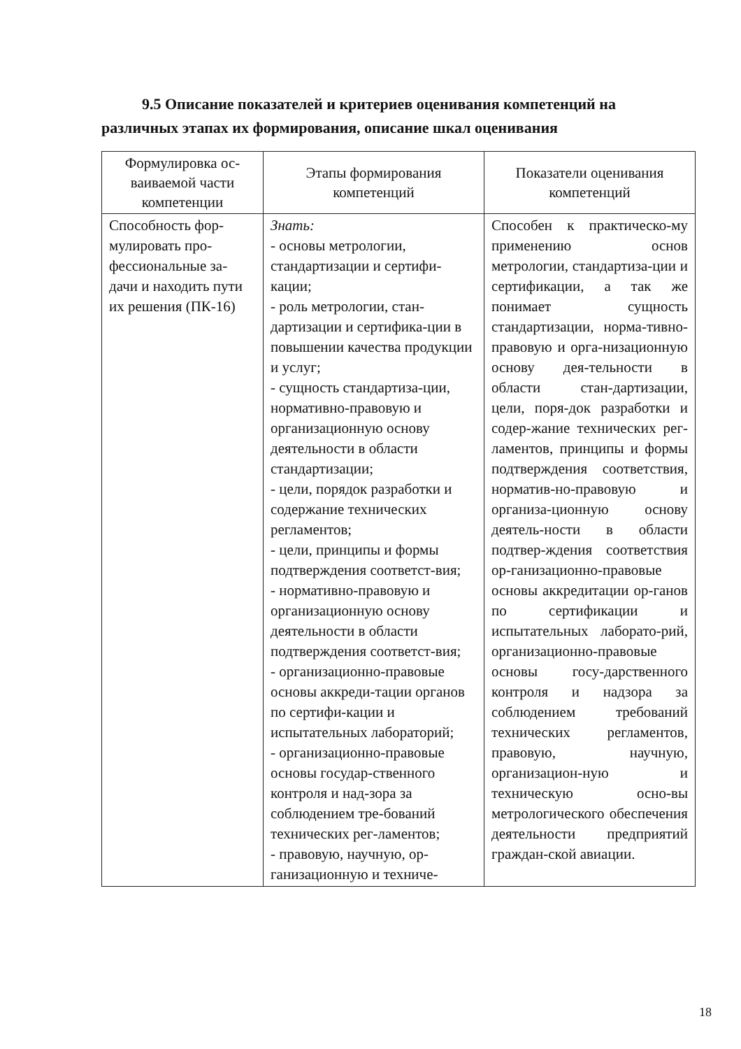9.5 Описание показателей и критериев оценивания компетенций на различных этапах их формирования, описание шкал оценивания
| Формулировка ос-ваиваемой части компетенции | Этапы формирования компетенций | Показатели оценивания компетенций |
| --- | --- | --- |
| Способность фор-мулировать про-фессиональные за-дачи и находить пути их решения (ПК-16) | Знать: - основы метрологии, стандартизации и сертифи-кации; - роль метрологии, стан-дартизации и сертифика-ции в повышении качества продукции и услуг; - сущность стандартиза-ции, нормативно-правовую и организационную основу деятельности в области стандартизации; - цели, порядок разработки и содержание технических регламентов; - цели, принципы и формы подтверждения соответст-вия; - нормативно-правовую и организационную основу деятельности в области подтверждения соответст-вия; - организационно-правовые основы аккреди-тации органов по сертифи-кации и испытательных лабораторий; - организационно-правовые основы государ-ственного контроля и над-зора за соблюдением тре-бований технических рег-ламентов; - правовую, научную, ор-ганизационную и техниче- | Способен к практическо-му применению основ метрологии, стандартиза-ции и сертификации, а так же понимает сущность стандартизации, норма-тивно-правовую и орга-низационную основу дея-тельности в области стан-дартизации, цели, поря-док разработки и содер-жание технических рег-ламентов, принципы и формы подтверждения соответствия, норматив-но-правовую и организа-ционную основу деятель-ности в области подтвер-ждения соответствия ор-ганизационно-правовые основы аккредитации ор-ганов по сертификации и испытательных лаборато-рий, организационно-правовые основы госу-дарственного контроля и надзора за соблюдением требований технических регламентов, правовую, научную, организацион-ную и техническую осно-вы метрологического обеспечения деятельности предприятий граждан-ской авиации. |
18